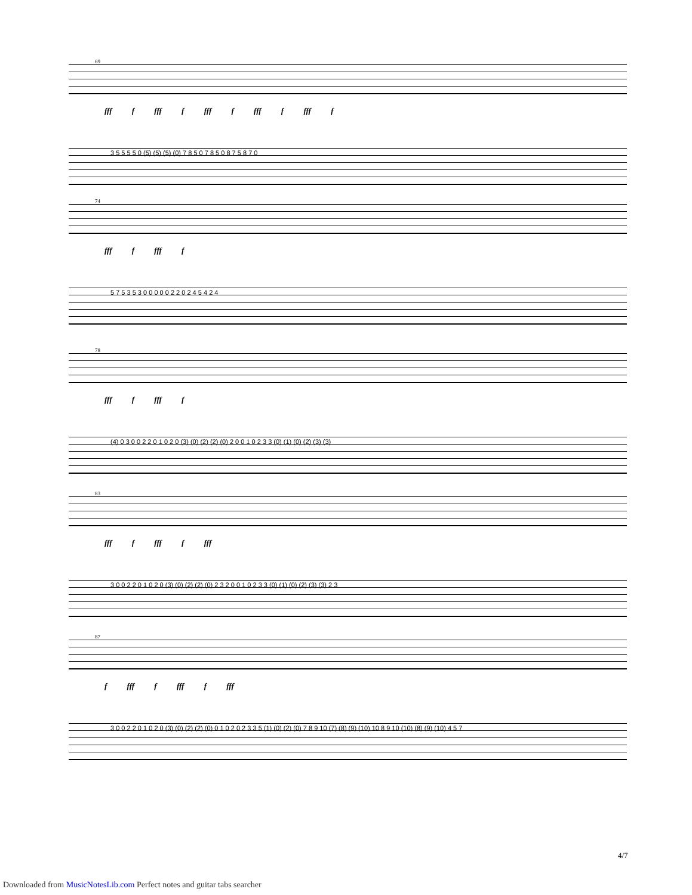69
fff f fff f fff f fff f fff f
3 5 5 5 5 0 (5) (5) (5) (0) 7 8 5 0 7 8 5 0 8 7 5 8 7 0
74
fff f fff f
5 7 5 3 5 3 0 0 0 0 0 2 2 0 2 4 5 4 2 4
78
fff f fff f
(4) 0 3 0 0 2 2 0 1 0 2 0 (3) (0) (2) (2) (0) 2 0 0 1 0 2 3 3 (0) (1) (0) (2) (3) (3)
83
fff f fff f fff
3 0 0 2 2 0 1 0 2 0 (3) (0) (2) (2) (0) 2 3 2 0 0 1 0 2 3 3 (0) (1) (0) (2) (3) (3) 2 3
87
f fff f fff f fff
3 0 0 2 2 0 1 0 2 0 (3) (0) (2) (2) (0) 0 1 0 2 0 2 3 3 5 (1) (0) (2) (0) 7 8 9 10 (7) (8) (9) (10) 10 8 9 10 (10) (8) (9) (10) 4 5 7
4/7
Downloaded from MusicNotesLib.com Perfect notes and guitar tabs searcher